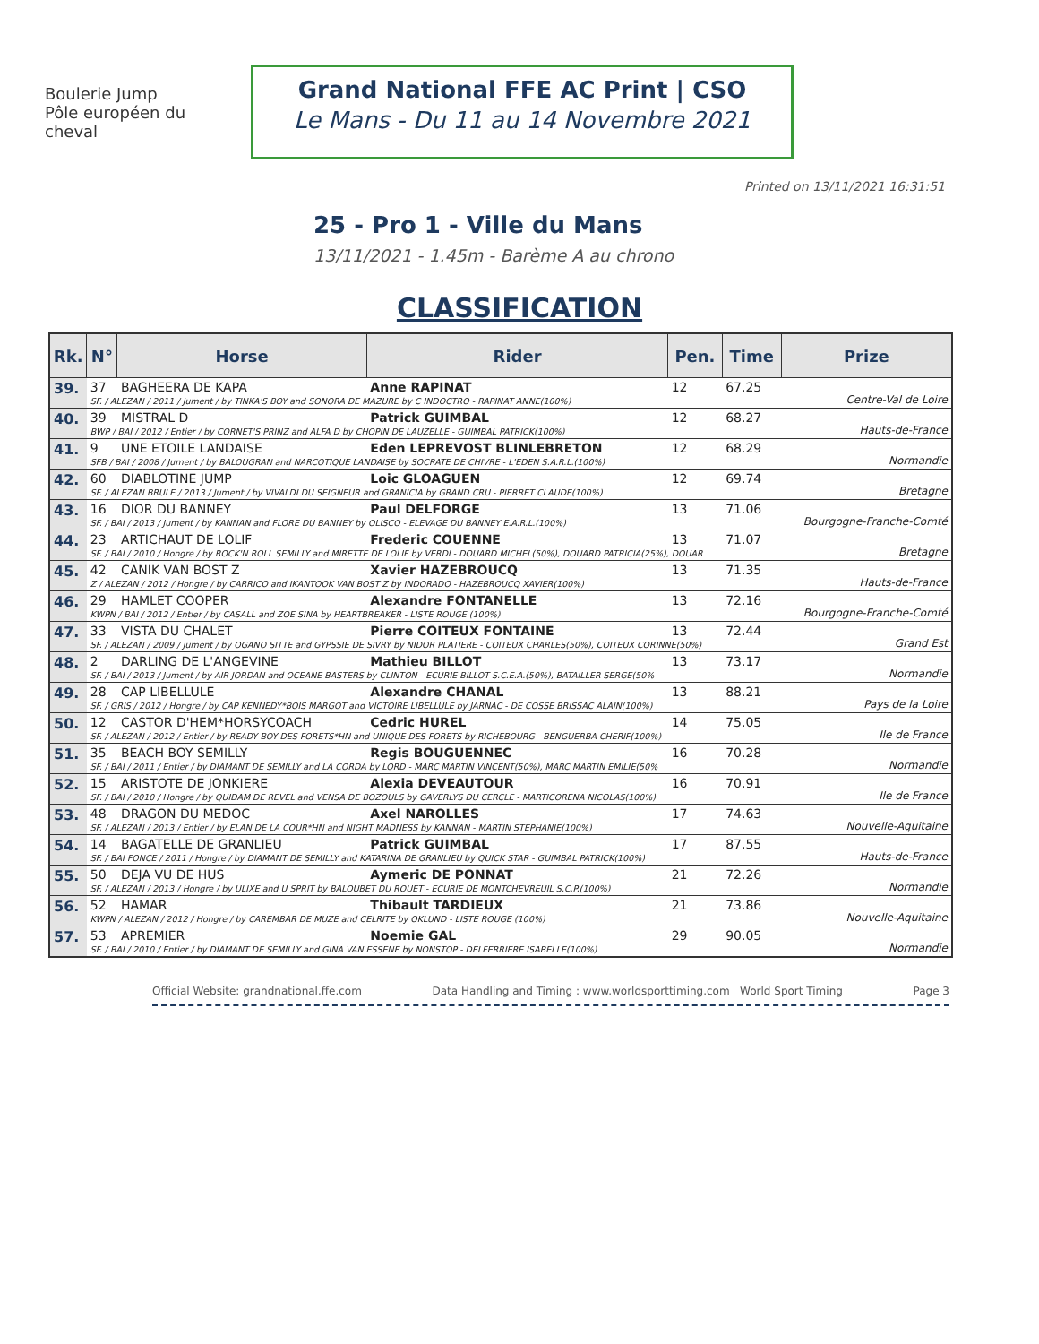Boulerie Jump
Pôle européen du cheval
Grand National FFE AC Print | CSO
Le Mans - Du 11 au 14 Novembre 2021
Printed on 13/11/2021 16:31:51
25 - Pro 1 - Ville du Mans
13/11/2021 - 1.45m - Barème A au chrono
CLASSIFICATION
| Rk. | N° | Horse | Rider | Pen. | Time | Prize |
| --- | --- | --- | --- | --- | --- | --- |
| 39. | 37 | BAGHEERA DE KAPA | Anne RAPINAT | 12 | 67.25 | Centre-Val de Loire |
| | SF. / ALEZAN / 2011 / Jument / by TINKA'S BOY and SONORA DE MAZURE by C INDOCTRO - RAPINAT ANNE(100%) | | | | | |
| 40. | 39 | MISTRAL D | Patrick GUIMBAL | 12 | 68.27 | Hauts-de-France |
| | BWP / BAI / 2012 / Entier / by CORNET'S PRINZ and ALFA D by CHOPIN DE LAUZELLE - GUIMBAL PATRICK(100%) | | | | | |
| 41. | 9 | UNE ETOILE LANDAISE | Eden LEPREVOST BLINLEBRETON | 12 | 68.29 | Normandie |
| | SFB / BAI / 2008 / Jument / by BALOUGRAN and NARCOTIQUE LANDAISE by SOCRATE DE CHIVRE - L'EDEN S.A.R.L.(100%) | | | | | |
| 42. | 60 | DIABLOTINE JUMP | Loic GLOAGUEN | 12 | 69.74 | Bretagne |
| | SF. / ALEZAN BRULE / 2013 / Jument / by VIVALDI DU SEIGNEUR and GRANICIA by GRAND CRU - PIERRET CLAUDE(100%) | | | | | |
| 43. | 16 | DIOR DU BANNEY | Paul DELFORGE | 13 | 71.06 | Bourgogne-Franche-Comté |
| | SF. / BAI / 2013 / Jument / by KANNAN and FLORE DU BANNEY by OLISCO - ELEVAGE DU BANNEY E.A.R.L.(100%) | | | | | |
| 44. | 23 | ARTICHAUT DE LOLIF | Frederic COUENNE | 13 | 71.07 | Bretagne |
| | SF. / BAI / 2010 / Hongre / by ROCK'N ROLL SEMILLY and MIRETTE DE LOLIF by VERDI - DOUARD MICHEL(50%), DOUARD PATRICIA(25%), DOUAR | | | | | |
| 45. | 42 | CANIK VAN BOST Z | Xavier HAZEBROUCQ | 13 | 71.35 | Hauts-de-France |
| | Z / ALEZAN / 2012 / Hongre / by CARRICO and IKANTOOK VAN BOST Z by INDORADO - HAZEBROUCQ XAVIER(100%) | | | | | |
| 46. | 29 | HAMLET COOPER | Alexandre FONTANELLE | 13 | 72.16 | Bourgogne-Franche-Comté |
| | KWPN / BAI / 2012 / Entier / by CASALL and ZOE SINA by HEARTBREAKER - LISTE ROUGE (100%) | | | | | |
| 47. | 33 | VISTA DU CHALET | Pierre COITEUX FONTAINE | 13 | 72.44 | Grand Est |
| | SF. / ALEZAN / 2009 / Jument / by OGANO SITTE and GYPSSIE DE SIVRY by NIDOR PLATIERE - COITEUX CHARLES(50%), COITEUX CORINNE(50%) | | | | | |
| 48. | 2 | DARLING DE L'ANGEVINE | Mathieu BILLOT | 13 | 73.17 | Normandie |
| | SF. / BAI / 2013 / Jument / by AIR JORDAN and OCEANE BASTERS by CLINTON - ECURIE BILLOT S.C.E.A.(50%), BATAILLER SERGE(50% | | | | | |
| 49. | 28 | CAP LIBELLULE | Alexandre CHANAL | 13 | 88.21 | Pays de la Loire |
| | SF. / GRIS / 2012 / Hongre / by CAP KENNEDY*BOIS MARGOT and VICTOIRE LIBELLULE by JARNAC - DE COSSE BRISSAC ALAIN(100%) | | | | | |
| 50. | 12 | CASTOR D'HEM*HORSYCOACH | Cedric HUREL | 14 | 75.05 | Ile de France |
| | SF. / ALEZAN / 2012 / Entier / by READY BOY DES FORETS*HN and UNIQUE DES FORETS by RICHEBOURG - BENGUERBA CHERIF(100%) | | | | | |
| 51. | 35 | BEACH BOY SEMILLY | Regis BOUGUENNEC | 16 | 70.28 | Normandie |
| | SF. / BAI / 2011 / Entier / by DIAMANT DE SEMILLY and LA CORDA by LORD - MARC MARTIN VINCENT(50%), MARC MARTIN EMILIE(50% | | | | | |
| 52. | 15 | ARISTOTE DE JONKIERE | Alexia DEVEAUTOUR | 16 | 70.91 | Ile de France |
| | SF. / BAI / 2010 / Hongre / by QUIDAM DE REVEL and VENSA DE BOZOULS by GAVERLYS DU CERCLE - MARTICORENA NICOLAS(100%) | | | | | |
| 53. | 48 | DRAGON DU MEDOC | Axel NAROLLES | 17 | 74.63 | Nouvelle-Aquitaine |
| | SF. / ALEZAN / 2013 / Entier / by ELAN DE LA COUR*HN and NIGHT MADNESS by KANNAN - MARTIN STEPHANIE(100%) | | | | | |
| 54. | 14 | BAGATELLE DE GRANLIEU | Patrick GUIMBAL | 17 | 87.55 | Hauts-de-France |
| | SF. / BAI FONCE / 2011 / Hongre / by DIAMANT DE SEMILLY and KATARINA DE GRANLIEU by QUICK STAR - GUIMBAL PATRICK(100%) | | | | | |
| 55. | 50 | DEJA VU DE HUS | Aymeric DE PONNAT | 21 | 72.26 | Normandie |
| | SF. / ALEZAN / 2013 / Hongre / by ULIXE and U SPRIT by BALOUBET DU ROUET - ECURIE DE MONTCHEVREUIL S.C.P.(100%) | | | | | |
| 56. | 52 | HAMAR | Thibault TARDIEUX | 21 | 73.86 | Nouvelle-Aquitaine |
| | KWPN / ALEZAN / 2012 / Hongre / by CAREMBAR DE MUZE and CELRITE by OKLUND - LISTE ROUGE (100%) | | | | | |
| 57. | 53 | APREMIER | Noemie GAL | 29 | 90.05 | Normandie |
| | SF. / BAI / 2010 / Entier / by DIAMANT DE SEMILLY and GINA VAN ESSENE by NONSTOP - DELFERRIERE ISABELLE(100%) | | | | | |
Official Website: grandnational.ffe.com Data Handling and Timing : www.worldsporttiming.com World Sport Timing Page 3